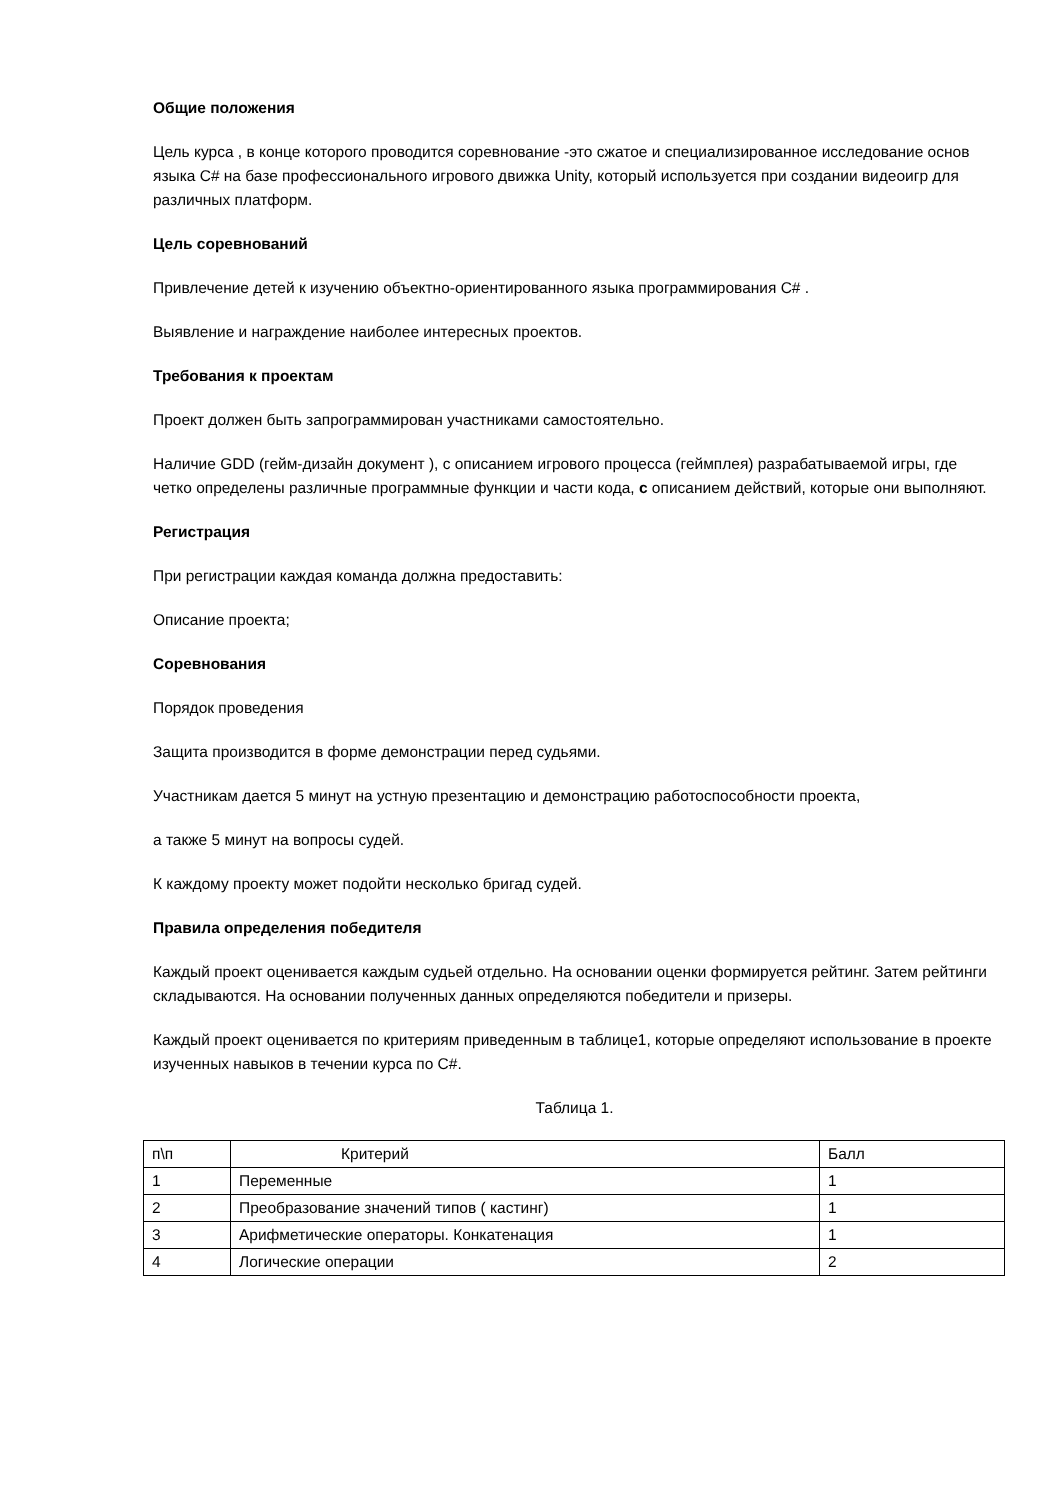Общие положения
Цель курса , в конце которого проводится соревнование -это сжатое и специализированное исследование основ языка C# на базе профессионального игрового движка Unity, который используется при создании видеоигр для различных платформ.
Цель соревнований
Привлечение детей к изучению объектно-ориентированного языка программирования C# .
Выявление и награждение наиболее интересных проектов.
Требования к проектам
Проект должен быть запрограммирован участниками самостоятельно.
Наличие GDD (гейм-дизайн документ ), с описанием игрового процесса (геймплея) разрабатываемой игры, где четко определены различные программные функции и части кода, с описанием действий, которые они выполняют.
Регистрация
При регистрации каждая команда должна предоставить:
Описание проекта;
Соревнования
Порядок проведения
Защита производится в форме демонстрации перед судьями.
Участникам дается 5 минут на устную презентацию и демонстрацию работоспособности проекта,
а также 5 минут на вопросы судей.
К каждому проекту может подойти несколько бригад судей.
Правила определения победителя
Каждый проект оценивается каждым судьей отдельно. На основании оценки формируется рейтинг. Затем рейтинги складываются. На основании полученных данных определяются победители и призеры.
Каждый проект оценивается по критериям приведенным в таблице1, которые определяют использование в проекте изученных навыков в течении курса по C#.
Таблица 1.
| п\п | Критерий | Балл |
| 1 | Переменные | 1 |
| 2 | Преобразование значений типов ( кастинг) | 1 |
| 3 | Арифметические операторы. Конкатенация | 1 |
| 4 | Логические операции | 2 |